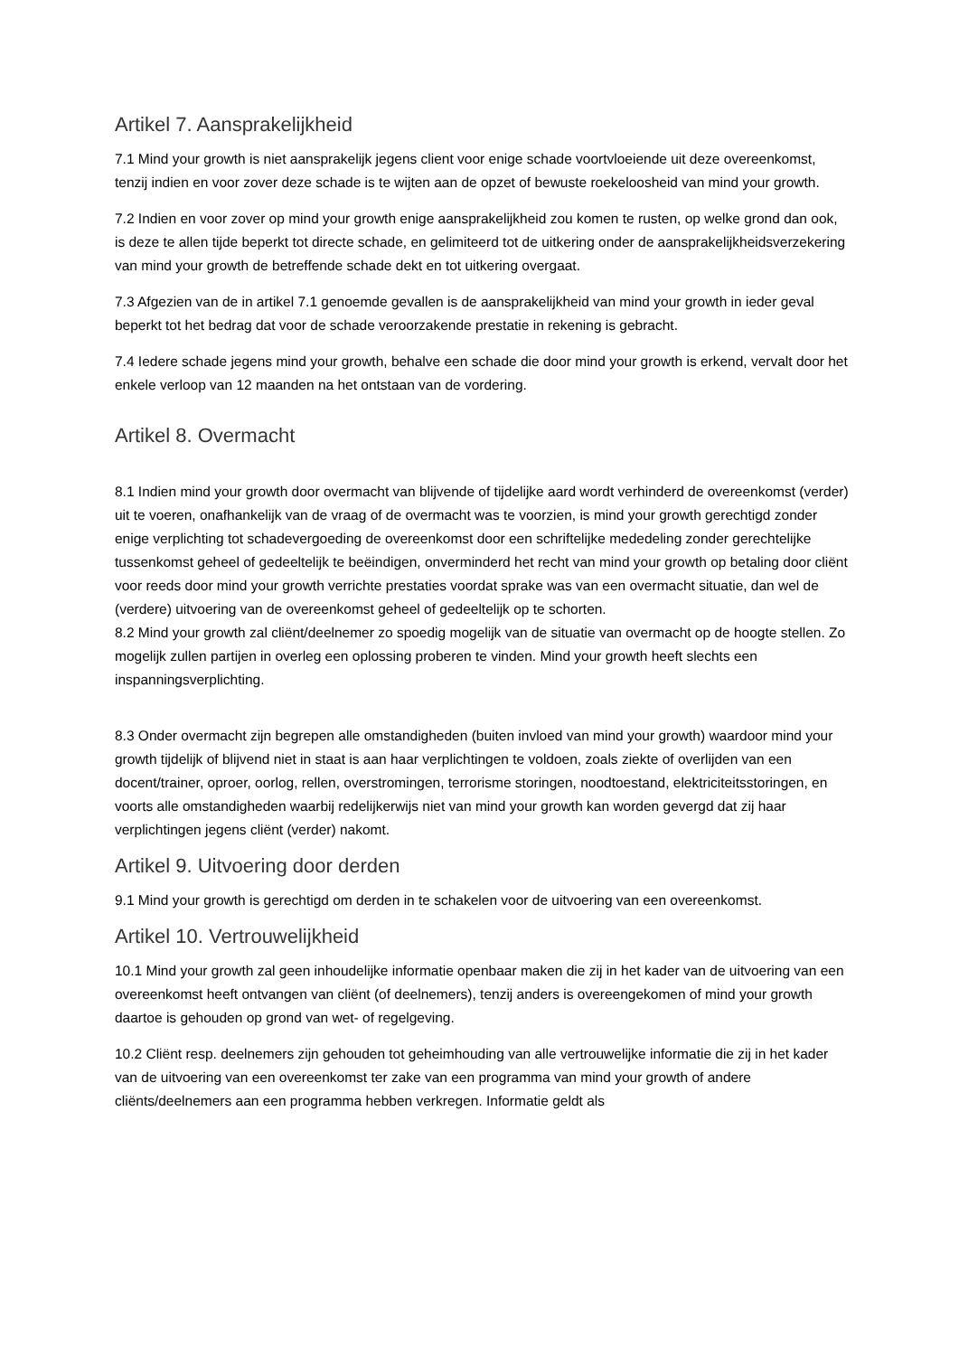Artikel 7. Aansprakelijkheid
7.1 Mind your growth is niet aansprakelijk jegens client voor enige schade voortvloeiende uit deze overeenkomst, tenzij indien en voor zover deze schade is te wijten aan de opzet of bewuste roekeloosheid van mind your growth.
7.2 Indien en voor zover op mind your growth enige aansprakelijkheid zou komen te rusten, op welke grond dan ook, is deze te allen tijde beperkt tot directe schade, en gelimiteerd tot de uitkering onder de aansprakelijkheidsverzekering van mind your growth de betreffende schade dekt en tot uitkering overgaat.
7.3 Afgezien van de in artikel 7.1 genoemde gevallen is de aansprakelijkheid van mind your growth in ieder geval beperkt tot het bedrag dat voor de schade veroorzakende prestatie in rekening is gebracht.
7.4 Iedere schade jegens mind your growth, behalve een schade die door mind your growth is erkend, vervalt door het enkele verloop van 12 maanden na het ontstaan van de vordering.
Artikel 8. Overmacht
8.1 Indien mind your growth door overmacht van blijvende of tijdelijke aard wordt verhinderd de overeenkomst (verder) uit te voeren, onafhankelijk van de vraag of de overmacht was te voorzien, is mind your growth gerechtigd zonder enige verplichting tot schadevergoeding de overeenkomst door een schriftelijke mededeling zonder gerechtelijke tussenkomst geheel of gedeeltelijk te beëindigen, onverminderd het recht van mind your growth op betaling door cliënt voor reeds door mind your growth verrichte prestaties voordat sprake was van een overmacht situatie, dan wel de (verdere) uitvoering van de overeenkomst geheel of gedeeltelijk op te schorten.
8.2 Mind your growth zal cliënt/deelnemer zo spoedig mogelijk van de situatie van overmacht op de hoogte stellen. Zo mogelijk zullen partijen in overleg een oplossing proberen te vinden. Mind your growth heeft slechts een inspanningsverplichting.
8.3 Onder overmacht zijn begrepen alle omstandigheden (buiten invloed van mind your growth) waardoor mind your growth tijdelijk of blijvend niet in staat is aan haar verplichtingen te voldoen, zoals ziekte of overlijden van een docent/trainer, oproer, oorlog, rellen, overstromingen, terrorisme storingen, noodtoestand, elektriciteitsstoringen, en voorts alle omstandigheden waarbij redelijkerwijs niet van mind your growth kan worden gevergd dat zij haar verplichtingen jegens cliënt (verder) nakomt.
Artikel 9. Uitvoering door derden
9.1 Mind your growth is gerechtigd om derden in te schakelen voor de uitvoering van een overeenkomst.
Artikel 10. Vertrouwelijkheid
10.1 Mind your growth zal geen inhoudelijke informatie openbaar maken die zij in het kader van de uitvoering van een overeenkomst heeft ontvangen van cliënt (of deelnemers), tenzij anders is overeengekomen of mind your growth daartoe is gehouden op grond van wet- of regelgeving.
10.2 Cliënt resp. deelnemers zijn gehouden tot geheimhouding van alle vertrouwelijke informatie die zij in het kader van de uitvoering van een overeenkomst ter zake van een programma van mind your growth of andere cliënts/deelnemers aan een programma hebben verkregen. Informatie geldt als